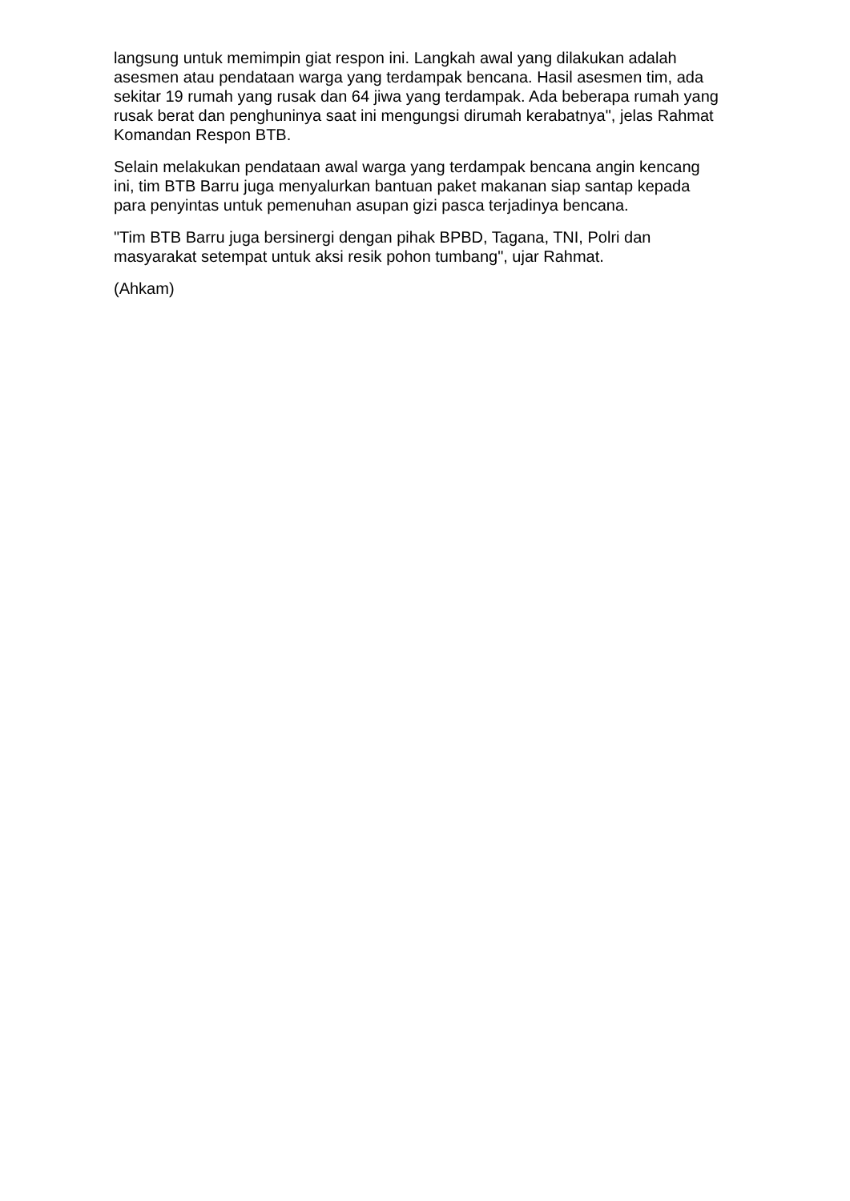langsung untuk memimpin giat respon ini. Langkah awal yang dilakukan adalah asesmen atau pendataan warga yang terdampak bencana. Hasil asesmen tim, ada sekitar 19 rumah yang rusak dan 64 jiwa yang terdampak. Ada beberapa rumah yang rusak berat dan penghuninya saat ini mengungsi dirumah kerabatnya", jelas Rahmat Komandan Respon BTB.
Selain melakukan pendataan awal warga yang terdampak bencana angin kencang ini, tim BTB Barru juga menyalurkan bantuan paket makanan siap santap kepada para penyintas untuk pemenuhan asupan gizi pasca terjadinya bencana.
"Tim BTB Barru juga bersinergi dengan pihak BPBD, Tagana, TNI, Polri dan masyarakat setempat untuk aksi resik pohon tumbang", ujar Rahmat.
(Ahkam)